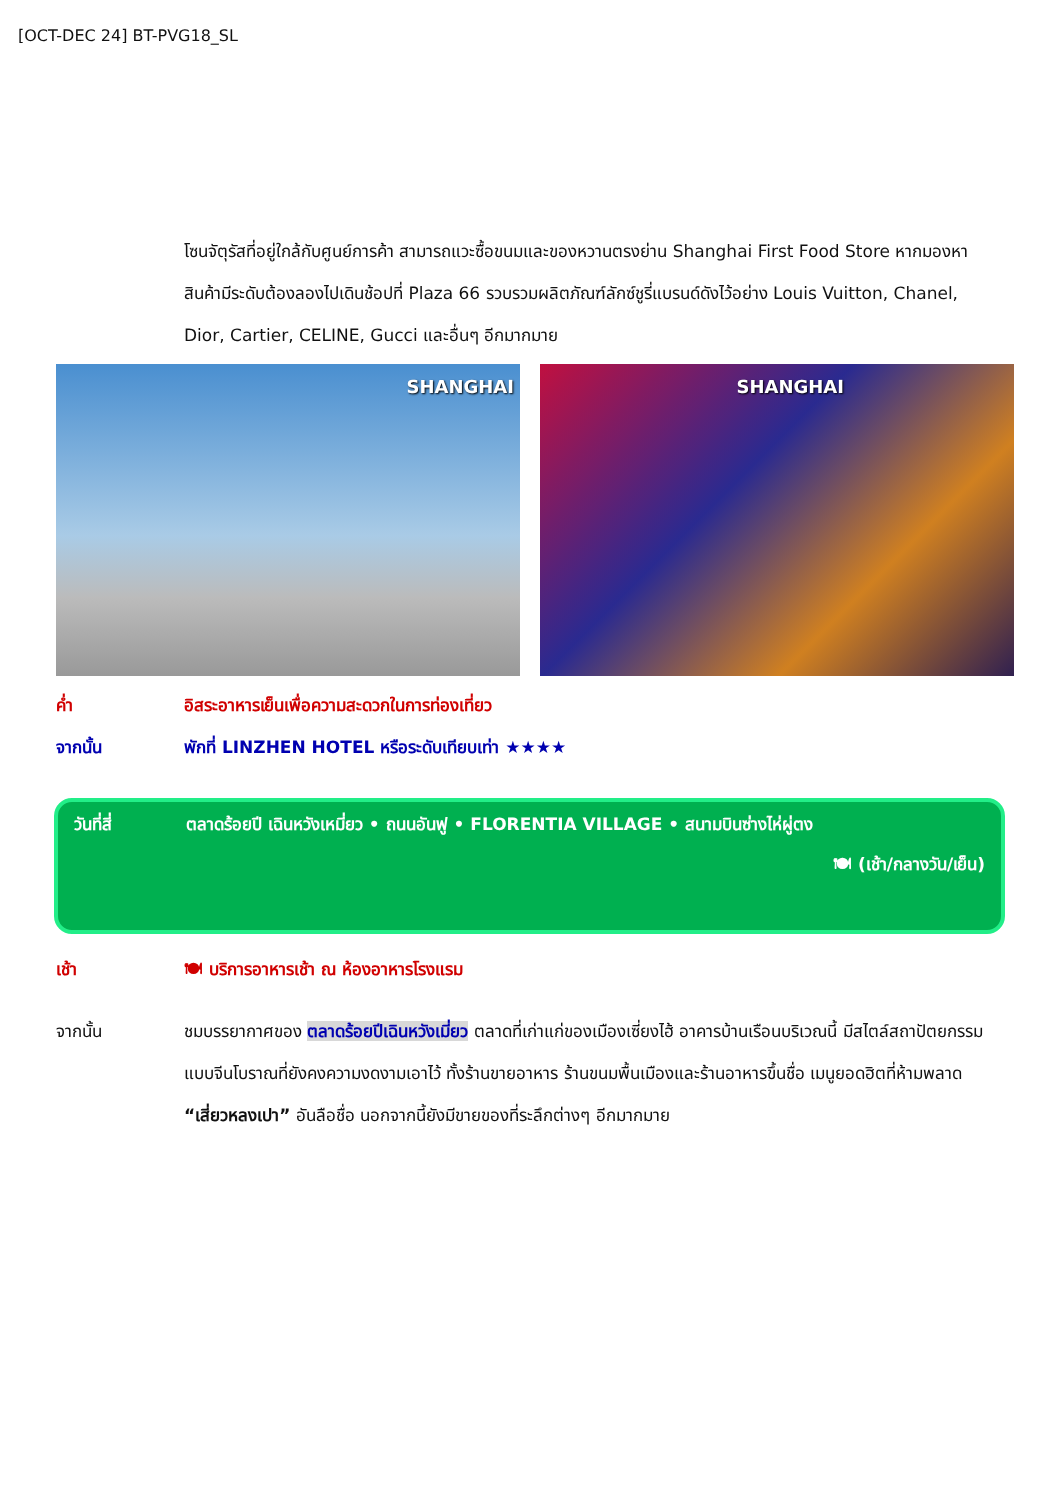[OCT-DEC 24] BT-PVG18_SL
โซนจัตุรัสที่อยู่ใกล้กับศูนย์การค้า สามารถแวะซื้อขนมและของหวานตรงย่าน Shanghai First Food Store หากมองหาสินค้ามีระดับต้องลองไปเดินช้อปที่ Plaza 66 รวบรวมผลิตภัณฑ์ลักซ์ชูรี่แบรนด์ดังไว้อย่าง Louis Vuitton, Chanel, Dior, Cartier, CELINE, Gucci และอื่นๆ อีกมากมาย
SHANGHAI
SHANGHAI
ค่ำ อิสระอาหารเย็นเพื่อความสะดวกในการท่องเที่ยว
จากนั้น พักที่ LINZHEN HOTEL หรือระดับเทียบเท่า ★★★★
วันที่สี่ ตลาดร้อยปี เฉินหวังเหมี่ยว • ถนนอันฟู • FLORENTIA VILLAGE • สนามบินซ่างไห่ผู่ตง
🍽 (เช้า/กลางวัน/เย็น)
เช้า 🍽 บริการอาหารเช้า ณ ห้องอาหารโรงแรม
จากนั้น ชมบรรยากาศของ ตลาดร้อยปีเฉินหวังเมี่ยว ตลาดที่เก่าแก่ของเมืองเซี่ยงไฮ้ อาคารบ้านเรือนบริเวณนี้ มีสไตล์สถาปัตยกรรมแบบจีนโบราณที่ยังคงความงดงามเอาไว้ ทั้งร้านขายอาหาร ร้านขนมพื้นเมืองและร้านอาหารขึ้นชื่อ เมนูยอดฮิตที่ห้ามพลาด “เสี่ยวหลงเปา” อันลือชื่อ นอกจากนี้ยังมีขายของที่ระลึกต่างๆ อีกมากมาย